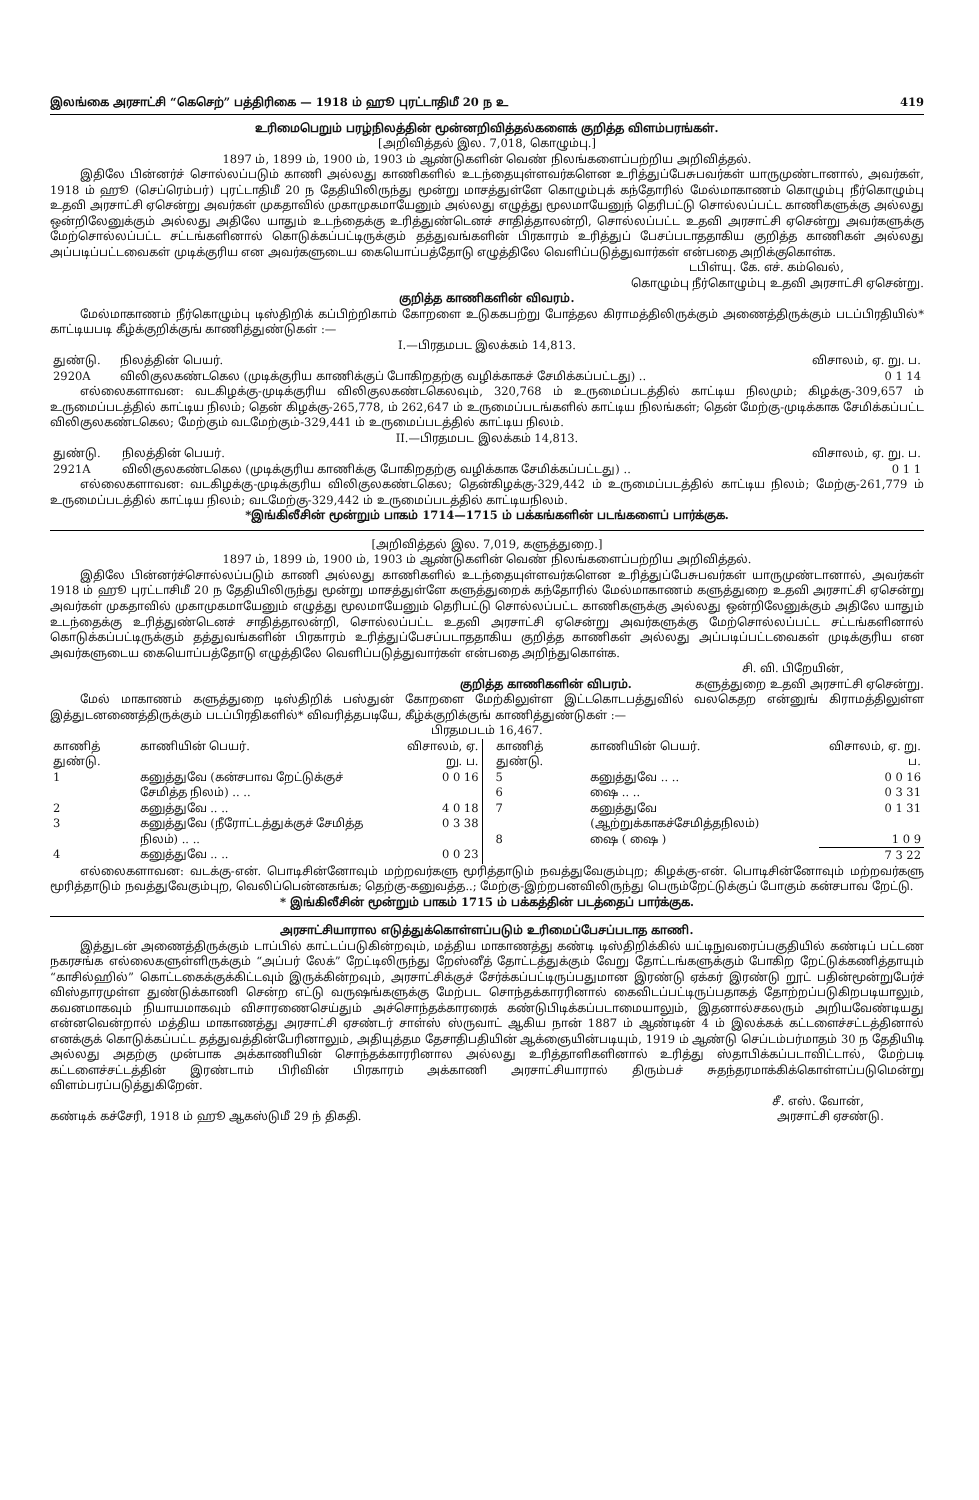இலங்கை அரசாட்சி “கெசெற்” பத்திரிகை — 1918 ம் ஹூ புரட்டாதிமீ 20 ந உ 419
உரிமைபெறும் பரழ்நிலத்தின் மூன்னறிவித்தல்களைக் குறித்த விளம்பரங்கள்.
[அறிவித்தல் இல. 7,018, கொழும்பு.]
1897 ம், 1899 ம், 1900 ம், 1903 ம் ஆண்டுகளின் வெண் நிலங்களைப்பற்றிய அறிவித்தல்.
இதிலே பின்னர்ச் சொல்லப்படும் காணி அல்லது காணிகளில் உடந்தையுள்ளவர்களென உரித்துப்பேசுபவர்கள் யாருமுண்டானால், அவர்கள், 1918 ம் ஹூ (செப்ரெம்பர்) புரட்டாதிமீ 20 ந தேதியிலிருந்து மூன்று மாசத்துள்ளே கொழும்புக் கந்தோரில் மேல்மாகாணம் கொழும்பு நீர்கொழும்பு உதவி அரசாட்சி ஏசென்று அவர்கள் முகதாவில் முகாமுகமாயேனும் அல்லது எழுத்து மூலமாயேனுந் தெரிபட்டு சொல்லப்பட்ட காணிகளுக்கு அல்லது ஒன்றிலேனுக்கும் அல்லது அதிலே யாதும் உடந்தைக்கு உரித்துண்டெனச் சாதித்தாலன்றி, சொல்லப்பட்ட உதவி அரசாட்சி ஏசென்று அவர்களுக்கு மேற்சொல்லப்பட்ட சட்டங்களினால் கொடுக்கப்பட்டிருக்கும் தத்துவங்களின் பிரகாரம் உரித்துப் பேசப்படாததாகிய குறித்த காணிகள் அல்லது அப்படிப்பட்டவைகள் முடிக்குரிய என அவர்களுடைய கையொப்பத்தோடு எழுத்திலே வெளிப்படுத்துவார்கள் என்பதை அறிக்குகொள்க.
டபிள்யு. கே. எச். கம்வெல்,
கொழும்பு நீர்கொழும்பு உதவி அரசாட்சி ஏசென்று.
குறித்த காணிகளின் விவரம்.
மேல்மாகாணம் நீர்கொழும்பு டிஸ்திறிக் கப்பிற்றிகாம் கோறளை உடுககபற்று போத்தல கிராமத்திலிருக்கும் அணைத்திருக்கும் படப்பிரதியில்* காட்டியபடி கீழ்க்குறிக்குங் காணித்துண்டுகள் :—
I.—பிரதமபட இலக்கம் 14,813.
| துண்டு. | நிலத்தின் பெயர். | விசாலம், ஏ. று. ப. |
| --- | --- | --- |
| 2920A | விலிகுலகண்டகெல (முடிக்குரிய காணிக்குப் போகிறதற்கு வழிக்காகச் சேமிக்கப்பட்டது) .. | 0 1 14 |
எல்லைகளாவன: வடகிழக்கு-முடிக்குரிய விலிகுலகண்டகெலவும், 320,768 ம் உருமைப்படத்தில் காட்டிய நிலமும்; கிழக்கு-309,657 ம் உருமைப்படத்தில் காட்டிய நிலம்; தென் கிழக்கு-265,778, ம் 262,647 ம் உருமைப்படங்களில் காட்டிய நிலங்கள்; தென் மேற்கு-முடிக்காக சேமிக்கப்பட்ட விலிகுலகண்டகெல; மேற்கும் வடமேற்கும்-329,441 ம் உருமைப்படத்தில் காட்டிய நிலம்.
II.—பிரதமபட இலக்கம் 14,813.
| துண்டு. | நிலத்தின் பெயர். | விசாலம், ஏ. று. ப. |
| --- | --- | --- |
| 2921A | விலிகுலகண்டகெல (முடிக்குரிய காணிக்கு போகிறதற்கு வழிக்காக சேமிக்கப்பட்டது) .. | 0 1 1 |
எல்லைகளாவன: வடகிழக்கு-முடிக்குரிய விலிகுலகண்டகெல; தென்கிழக்கு-329,442 ம் உருமைப்படத்தில் காட்டிய நிலம்; மேற்கு-261,779 ம் உருமைப்படத்தில் காட்டிய நிலம்; வடமேற்கு-329,442 ம் உருமைப்படத்தில் காட்டியநிலம்.
*இங்கிலீசின் மூன்றும் பாகம் 1714—1715 ம் பக்கங்களின் படங்களைப் பார்க்குக.
[அறிவித்தல் இல. 7,019, களுத்துறை.]
1897 ம், 1899 ம், 1900 ம், 1903 ம் ஆண்டுகளின் வெண் நிலங்களைப்பற்றிய அறிவித்தல்.
இதிலே பின்னர்ச்சொல்லப்படும் காணி அல்லது காணிகளில் உடந்தையுள்ளவர்களென உரித்துப்பேசுபவர்கள் யாருமுண்டானால், அவர்கள் 1918 ம் ஹூ புரட்டாசிமீ 20 ந தேதியிலிருந்து மூன்று மாசத்துள்ளே களுத்துறைக் கந்தோரில் மேல்மாகாணம் களுத்துறை உதவி அரசாட்சி ஏசென்று அவர்கள் முகதாவில் முகாமுகமாயேனும் எழுத்து மூலமாயேனும் தெரிபட்டு சொல்லப்பட்ட காணிகளுக்கு அல்லது ஒன்றிலேனுக்கும் அதிலே யாதும் உடந்தைக்கு உரித்துண்டெனச் சாதித்தாலன்றி, சொல்லப்பட்ட உதவி அரசாட்சி ஏசென்று அவர்களுக்கு மேற்சொல்லப்பட்ட சட்டங்களினால் கொடுக்கப்பட்டிருக்கும் தத்துவங்களின் பிரகாரம் உரித்துப்பேசப்படாததாகிய குறித்த காணிகள் அல்லது அப்படிப்பட்டவைகள் முடிக்குரிய என அவர்களுடைய கையொப்பத்தோடு எழுத்திலே வெளிப்படுத்துவார்கள் என்பதை அறிந்துகொள்க.
சி. வி. பிறேயின்,
குறித்த காணிகளின் விபரம். களுத்துறை உதவி அரசாட்சி ஏசென்று.
மேல் மாகாணம் களுத்துறை டிஸ்திறிக் பஸ்துன் கோறளை மேற்கிலுள்ள இட்டகொடபத்துவில் வலகெதற என்னுங் கிராமத்திலுள்ள இத்துடனணைத்திருக்கும் படப்பிரதிகளில்* விவரித்தபடியே, கீழ்க்குறிக்குங் காணித்துண்டுகள் :—
பிரதமபடம் 16,467.
| காணித் துண்டு. | காணியின் பெயர். | விசாலம், ஏ. று. ப. |
| --- | --- | --- |
| 1 | கனுத்துவே (கன்சபாவ றேட்டுக்குச் சேமித்த நிலம்) .. .. | 0 0 16 |
| 2 | கனுத்துவே .. .. | 4 0 18 |
| 3 | கனுத்துவே (நீரோட்டத்துக்குச் சேமித்த நிலம்) .. .. | 0 3 38 |
| 4 | கனுத்துவே .. .. | 0 0 23 |
| காணித் துண்டு. | காணியின் பெயர். | விசாலம், ஏ. று. ப. |
| --- | --- | --- |
| 5 | கனுத்துவே .. .. | 0 0 16 |
| 6 | ஷை .. .. | 0 3 31 |
| 7 | கனுத்துவே (ஆற்றுக்காகச்சேமித்தநிலம்) | 0 1 31 |
| 8 | ஷை ( ஷை ) | 1 0 9 |
| | | 7 3 22 |
எல்லைகளாவன: வடக்கு-என். பொடிசின்னோவும் மற்றவர்களு மூரித்தாடும் நவத்துவேகும்புற; கிழக்கு-என். பொடிசின்னோவும் மற்றவர்களு மூரித்தாடும் நவத்துவேகும்புற, வெலிப்பென்னகங்க; தெற்கு-கனுவத்த..; மேற்கு-இற்றபனவிலிருந்து பெரும்றேட்டுக்குப் போகும் கன்சபாவ றேட்டு.
* இங்கிலீசின் மூன்றும் பாகம் 1715 ம் பக்கத்தின் படத்தைப் பார்க்குக.
அரசாட்சியாரால எடுத்துக்கொள்ளப்படும் உரிமைப்பேசப்படாத காணி.
இத்துடன் அணைத்திருக்கும் டாப்பில் காட்டப்படுகின்றவும், மத்திய மாகாணத்து கண்டி டிஸ்திறிக்கில் யட்டிநுவரைப்பகுதியில் கண்டிப் பட்டண நகரசங்க எல்லைகளுள்ளிருக்கும் “அப்பர் லேக்” றேட்டிலிருந்து றேஸ்னீத் தோட்டத்துக்கும் வேறு தோட்டங்களுக்கும் போகிற றேட்டுக்கணித்தாயும் “காசில்ஹில்” கொட்டகைக்குக்கிட்டவும் இருக்கின்றவும், அரசாட்சிக்குச் சேர்க்கப்பட்டிருப்பதுமான இரண்டு ஏக்கர் இரண்டு றூட் பதின்மூன்றுபேர்ச் விஸ்தாரமுள்ள துண்டுக்காணி சென்ற எட்டு வருஷங்களுக்கு மேற்பட சொந்தக்காரரினால் கைவிடப்பட்டிருப்பதாகத் தோற்றப்படுகிறபடியாலும், கவனமாகவும் நியாயமாகவும் விசாரணைசெய்தும் அச்சொந்தக்காரரைக் கண்டுபிடிக்கப்படாமையாலும், இதனால்சகலரும் அறியவேண்டியது என்னவென்றால் மத்திய மாகாணத்து அரசாட்சி ஏசண்டர் சாள்ஸ் ஸ்ருவாட் ஆகிய நான் 1887 ம் ஆண்டின் 4 ம் இலக்கக் கட்டளைச்சட்டத்தினால் எனக்குக் கொடுக்கப்பட்ட தத்துவத்தின்பேரினாலும், அதியுத்தம தேசாதிபதியின் ஆக்ஞையின்படியும், 1919 ம் ஆண்டு செப்டம்பர்மாதம் 30 ந தேதியிடி அல்லது அதற்கு முன்பாக அக்காணியின் சொந்தக்காரரினால அல்லது உரித்தாளிகளினால் உரித்து ஸ்தாபிக்கப்படாவிட்டால், மேற்படி கட்டளைச்சட்டத்தின் இரண்டாம் பிரிவின் பிரகாரம் அக்காணி அரசாட்சியாரால் திரும்பச் சுதந்தரமாக்கிக்கொள்ளப்படுமென்று விளம்பரப்படுத்துகிறேன்.
சீ. எஸ். வோன்,
கண்டிக் கச்சேரி, 1918 ம் ஹூ ஆகஸ்டுமீ 29 ந் திகதி. அரசாட்சி ஏசண்டு.